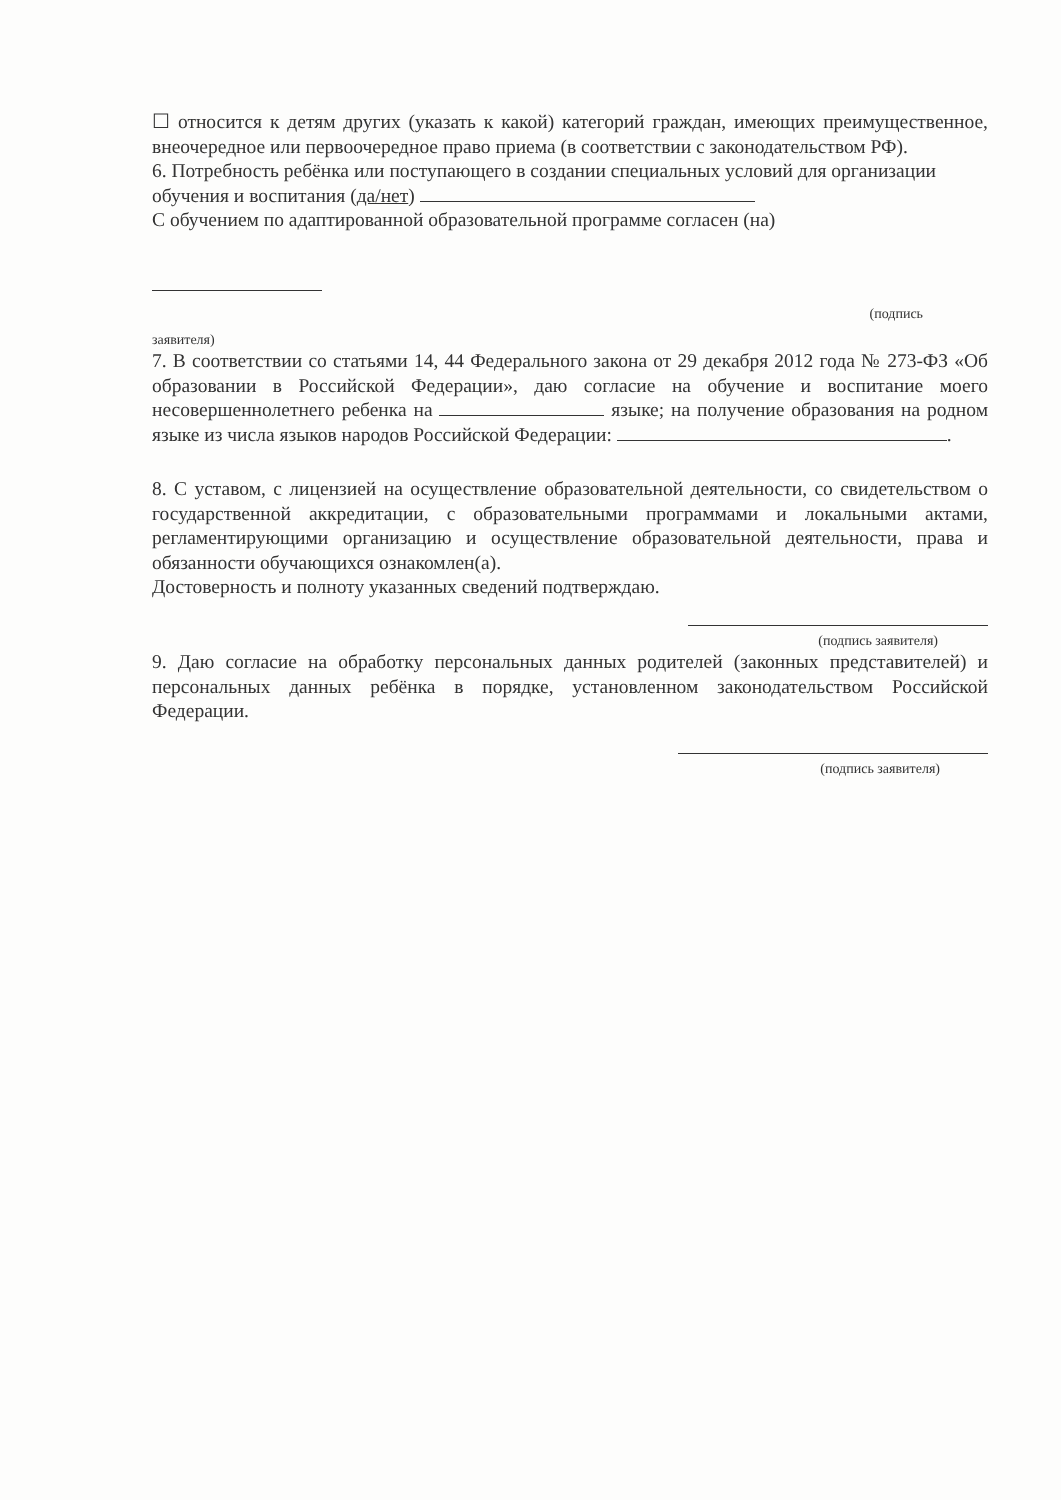☐ относится к детям других (указать к какой) категорий граждан, имеющих преимущественное, внеочередное или первоочередное право приема (в соответствии с законодательством РФ).
6. Потребность ребёнка или поступающего в создании специальных условий для организации обучения и воспитания (да/нет)
С обучением по адаптированной образовательной программе согласен (на)
(подпись
заявителя)
7. В соответствии со статьями 14, 44 Федерального закона от 29 декабря 2012 года № 273-ФЗ «Об образовании в Российской Федерации», даю согласие на обучение и воспитание моего несовершеннолетнего ребенка на языке; на получение образования на родном языке из числа языков народов Российской Федерации: .
8. С уставом, с лицензией на осуществление образовательной деятельности, со свидетельством о государственной аккредитации, с образовательными программами и локальными актами, регламентирующими организацию и осуществление образовательной деятельности, права и обязанности обучающихся ознакомлен(а).
Достоверность и полноту указанных сведений подтверждаю.
(подпись заявителя)
9. Даю согласие на обработку персональных данных родителей (законных представителей) и персональных данных ребёнка в порядке, установленном законодательством Российской Федерации.
(подпись заявителя)